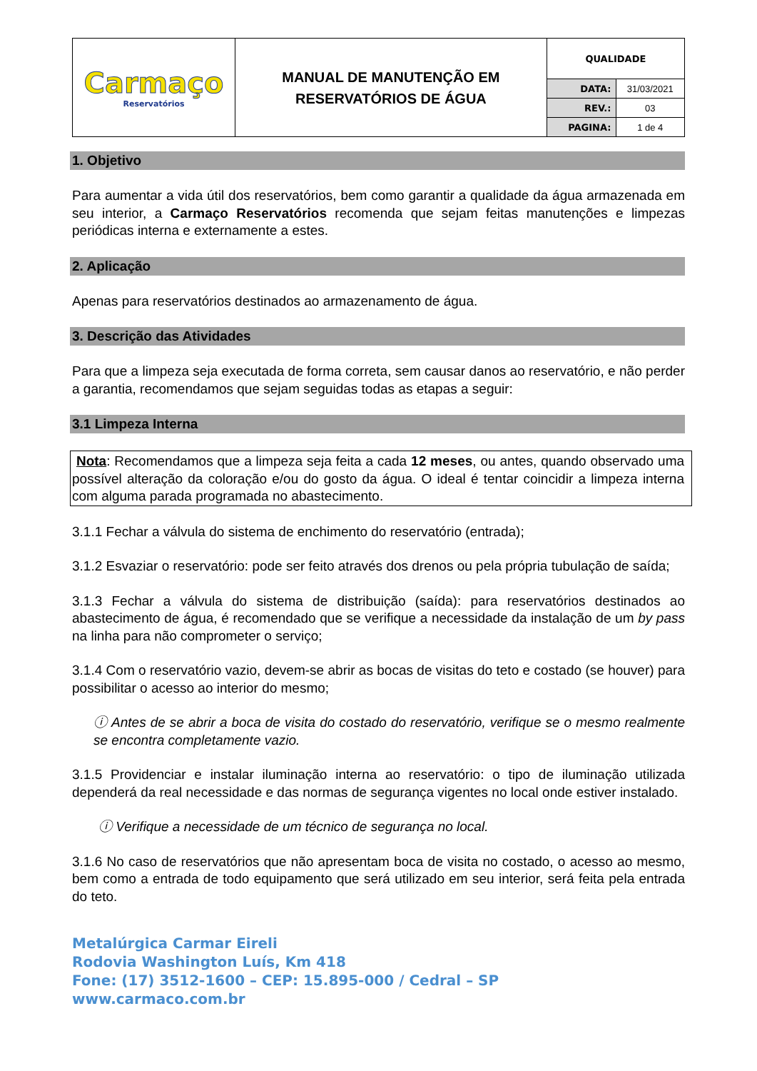| Carmaço Reservatórios | MANUAL DE MANUTENÇÃO EM RESERVATÓRIOS DE ÁGUA | QUALIDADE | |
| | | DATA: | 31/03/2021 |
| | | REV.: | 03 |
| | | PAGINA: | 1 de 4 |
1. Objetivo
Para aumentar a vida útil dos reservatórios, bem como garantir a qualidade da água armazenada em seu interior, a Carmaço Reservatórios recomenda que sejam feitas manutenções e limpezas periódicas interna e externamente a estes.
2. Aplicação
Apenas para reservatórios destinados ao armazenamento de água.
3. Descrição das Atividades
Para que a limpeza seja executada de forma correta, sem causar danos ao reservatório, e não perder a garantia, recomendamos que sejam seguidas todas as etapas a seguir:
3.1 Limpeza Interna
Nota: Recomendamos que a limpeza seja feita a cada 12 meses, ou antes, quando observado uma possível alteração da coloração e/ou do gosto da água. O ideal é tentar coincidir a limpeza interna com alguma parada programada no abastecimento.
3.1.1 Fechar a válvula do sistema de enchimento do reservatório (entrada);
3.1.2 Esvaziar o reservatório: pode ser feito através dos drenos ou pela própria tubulação de saída;
3.1.3 Fechar a válvula do sistema de distribuição (saída): para reservatórios destinados ao abastecimento de água, é recomendado que se verifique a necessidade da instalação de um by pass na linha para não comprometer o serviço;
3.1.4 Com o reservatório vazio, devem-se abrir as bocas de visitas do teto e costado (se houver) para possibilitar o acesso ao interior do mesmo;
ⓘ Antes de se abrir a boca de visita do costado do reservatório, verifique se o mesmo realmente se encontra completamente vazio.
3.1.5 Providenciar e instalar iluminação interna ao reservatório: o tipo de iluminação utilizada dependerá da real necessidade e das normas de segurança vigentes no local onde estiver instalado.
ⓘ Verifique a necessidade de um técnico de segurança no local.
3.1.6 No caso de reservatórios que não apresentam boca de visita no costado, o acesso ao mesmo, bem como a entrada de todo equipamento que será utilizado em seu interior, será feita pela entrada do teto.
Metalúrgica Carmar Eireli
Rodovia Washington Luís, Km 418
Fone: (17) 3512-1600 – CEP: 15.895-000 / Cedral – SP
www.carmaco.com.br